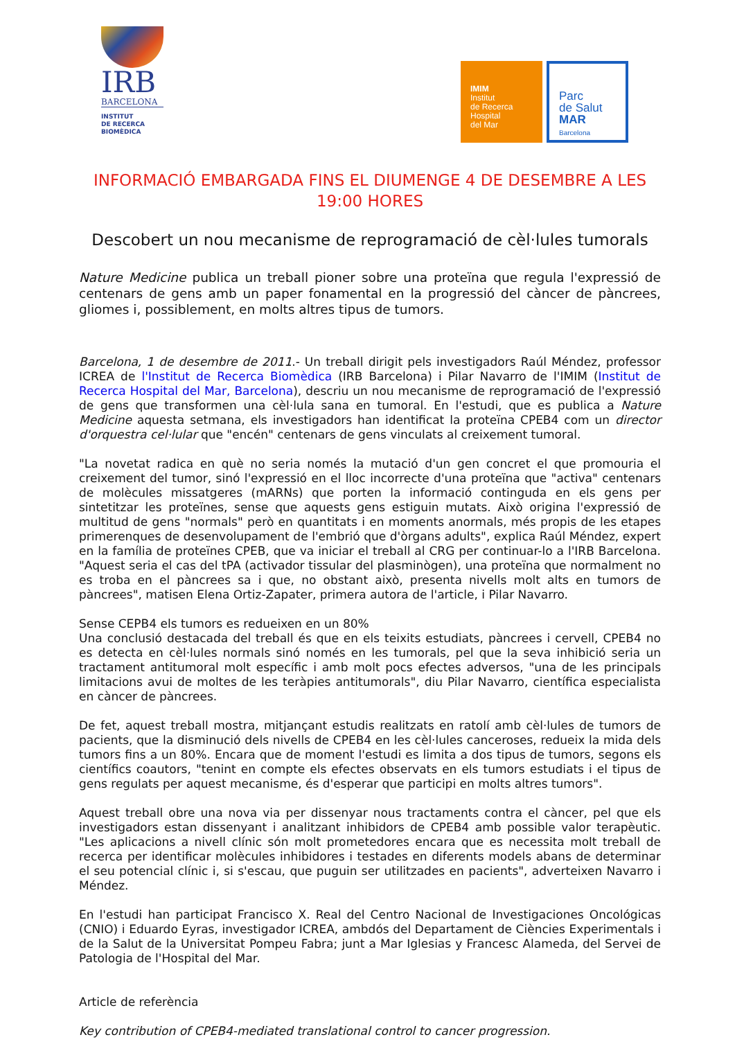IRB
BARCELONA
INSTITUT
DE RECERCA
BIOMÈDICA
IMIM
Institut
de Recerca
Hospital
del Mar
Parc
de Salut
MAR
Barcelona
INFORMACIÓ EMBARGADA FINS EL DIUMENGE 4 DE DESEMBRE A LES 19:00 HORES
Descobert un nou mecanisme de reprogramació de cèl·lules tumorals
Nature Medicine publica un treball pioner sobre una proteïna que regula l'expressió de centenars de gens amb un paper fonamental en la progressió del càncer de pàncrees, gliomes i, possiblement, en molts altres tipus de tumors.
Barcelona, 1 de desembre de 2011.- Un treball dirigit pels investigadors Raúl Méndez, professor ICREA de l'Institut de Recerca Biomèdica (IRB Barcelona) i Pilar Navarro de l'IMIM (Institut de Recerca Hospital del Mar, Barcelona), descriu un nou mecanisme de reprogramació de l'expressió de gens que transformen una cèl·lula sana en tumoral. En l'estudi, que es publica a Nature Medicine aquesta setmana, els investigadors han identificat la proteïna CPEB4 com un director d'orquestra cel·lular que "encén" centenars de gens vinculats al creixement tumoral.
"La novetat radica en què no seria només la mutació d'un gen concret el que promouria el creixement del tumor, sinó l'expressió en el lloc incorrecte d'una proteïna que "activa" centenars de molècules missatgeres (mARNs) que porten la informació continguda en els gens per sintetitzar les proteïnes, sense que aquests gens estiguin mutats. Això origina l'expressió de multitud de gens "normals" però en quantitats i en moments anormals, més propis de les etapes primerenques de desenvolupament de l'embrió que d'òrgans adults", explica Raúl Méndez, expert en la família de proteïnes CPEB, que va iniciar el treball al CRG per continuar-lo a l'IRB Barcelona. "Aquest seria el cas del tPA (activador tissular del plasminògen), una proteïna que normalment no es troba en el pàncrees sa i que, no obstant això, presenta nivells molt alts en tumors de pàncrees", matisen Elena Ortiz-Zapater, primera autora de l'article, i Pilar Navarro.
Sense CEPB4 els tumors es redueixen en un 80%
Una conclusió destacada del treball és que en els teixits estudiats, pàncrees i cervell, CPEB4 no es detecta en cèl·lules normals sinó només en les tumorals, pel que la seva inhibició seria un tractament antitumoral molt específic i amb molt pocs efectes adversos, "una de les principals limitacions avui de moltes de les teràpies antitumorals", diu Pilar Navarro, científica especialista en càncer de pàncrees.
De fet, aquest treball mostra, mitjançant estudis realitzats en ratolí amb cèl·lules de tumors de pacients, que la disminució dels nivells de CPEB4 en les cèl·lules canceroses, redueix la mida dels tumors fins a un 80%. Encara que de moment l'estudi es limita a dos tipus de tumors, segons els científics coautors, "tenint en compte els efectes observats en els tumors estudiats i el tipus de gens regulats per aquest mecanisme, és d'esperar que participi en molts altres tumors".
Aquest treball obre una nova via per dissenyar nous tractaments contra el càncer, pel que els investigadors estan dissenyant i analitzant inhibidors de CPEB4 amb possible valor terapèutic. "Les aplicacions a nivell clínic són molt prometedores encara que es necessita molt treball de recerca per identificar molècules inhibidores i testades en diferents models abans de determinar el seu potencial clínic i, si s'escau, que puguin ser utilitzades en pacients", adverteixen Navarro i Méndez.
En l'estudi han participat Francisco X. Real del Centro Nacional de Investigaciones Oncológicas (CNIO) i Eduardo Eyras, investigador ICREA, ambdós del Departament de Ciències Experimentals i de la Salut de la Universitat Pompeu Fabra; junt a Mar Iglesias y Francesc Alameda, del Servei de Patologia de l'Hospital del Mar.
Article de referència
Key contribution of CPEB4-mediated translational control to cancer progression.